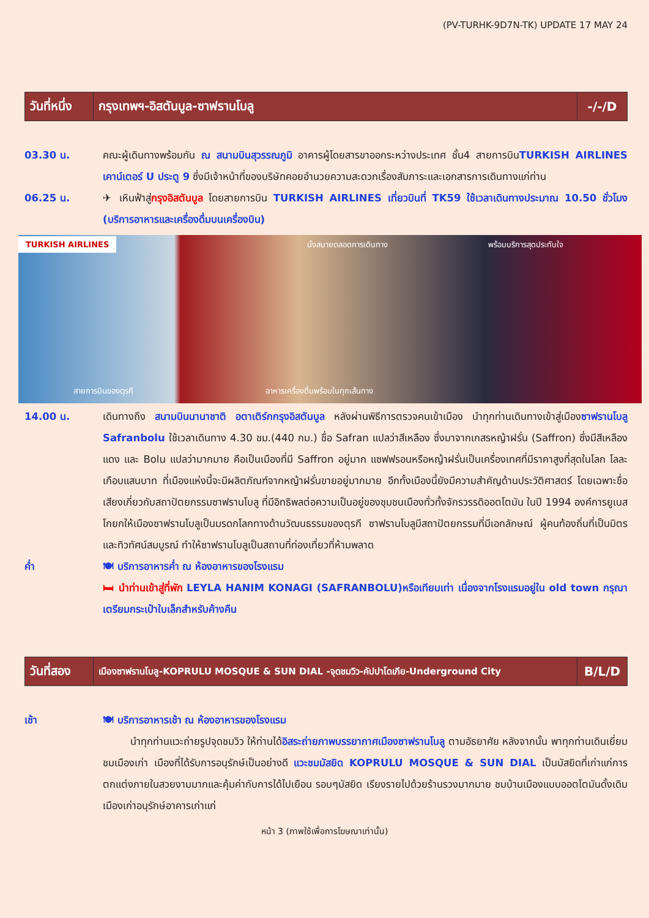(PV-TURHK-9D7N-TK) UPDATE 17 MAY 24
| วันที่หนึ่ง | กรุงเทพฯ-อิสตันบูล-ซาฟรานโบลู | -/-/D |
03.30 น. คณะผู้เดินทางพร้อมกัน ณ สนามบินสุวรรณภูมิ อาคารผู้โดยสารขาออกระหว่างประเทศ ชั้น4 สายการบินTURKISH AIRLINES เคาน์เตอร์ U ประตู 9 ซึ่งมีเจ้าหน้าที่ของบริษัทคอยอำนวยความสะดวกเรื่องสัมภาระและเอกสารการเดินทางแก่ท่าน
06.25 น. ✈ เหินฟ้าสู่กรุงอิสตันบูล โดยสายการบิน TURKISH AIRLINES เที่ยวบินที่ TK59 ใช้เวลาเดินทางประมาณ 10.50 ชั่วโมง (บริการอาหารและเครื่องดื่มบนเครื่องบิน)
TURKISH AIRLINES นั่งสบายตลอดการเดินทาง พร้อมบริการสุดประทับใจ
สายการบินของตุรกี อาหารเครื่องดื่มพร้อมในทุกเส้นทาง
14.00 น. เดินทางถึง สนามบินนานาชาติ อตาเติร์กกรุงอิสตันบูล หลังผ่านพิธีการตรวจคนเข้าเมือง นำทุกท่านเดินทางเข้าสู่เมืองซาฟรานโบลู Safranbolu ใช้เวลาเดินทาง 4.30 ชม.(440 กม.) ชื่อ Safran แปลว่าสีเหลือง ซึ่งมาจากเกสรหญ้าฝรั่น (Saffron) ซึ่งมีสีเหลืองแดง และ Bolu แปลว่ามากมาย คือเป็นเมืองที่มี Saffron อยู่มาก แซฟฟรอนหรือหญ้าฝรั่นเป็นเครื่องเทศที่มีราคาสูงที่สุดในโลก โลละเกือบแสนบาท ที่เมืองแห่งนี้จะมีผลิตภัณฑ์จากหญ้าฝรั่นขายอยู่มากมาย อีกทั้งเมืองนี้ยังมีความสำคัญด้านประวัติศาสตร์ โดยเฉพาะชื่อเสียงเกี่ยวกับสถาปัตยกรรมซาฟรานโบลู ที่มีอิทธิพลต่อความเป็นอยู่ของชุมชนเมืองทั่วทั้งจักรวรรดิออตโตมัน ในปี 1994 องค์การยูเนสโกยกให้เมืองซาฟรานโบลูเป็นมรดกโลกทางด้านวัฒนธรรมของตุรกี ซาฟรานโบลูมีสถาปัตยกรรมที่มีเอกลักษณ์ ผู้คนท้องถิ่นที่เป็นมิตร และทิวทัศน์สมบูรณ์ ทำให้ซาฟรานโบลูเป็นสถานที่ท่องเที่ยวที่ห้ามพลาด
ค่ำ 🍽 บริการอาหารค่ำ ณ ห้องอาหารของโรงแรม
🛏 นำท่านเข้าสู่ที่พัก LEYLA HANIM KONAGI (SAFRANBOLU)หรือเทียบเท่า เนื่องจากโรงแรมอยู่ใน old town กรุณาเตรียมกระเป๋าใบเล็กสำหรับค้างคืน
| วันที่สอง | เมืองซาฟรานโบลู-KOPRULU MOSQUE & SUN DIAL -จุดชมวิว-คัปปาโดเกีย-Underground City | B/L/D |
เช้า 🍽 บริการอาหารเช้า ณ ห้องอาหารของโรงแรม
นำทุกท่านแวะถ่ายรูปจุดชมวิว ให้ท่านได้อิสระถ่ายภาพบรรยากาศเมืองซาฟรานโบลู ตามอัธยาศัย หลังจากนั้น พาทุกท่านเดินเยี่ยมชมเมืองเก่า เมืองที่ได้รับการอนุรักษ์เป็นอย่างดี แวะชมมัสยิด KOPRULU MOSQUE & SUN DIAL เป็นมัสยิดที่เก่าแก่การตกแต่งภายในสวยงามมากและคุ้มค่ากับการได้ไปเยือน รอบๆมัสยิด เรียงรายไปด้วยร้านรวงมากมาย ชมบ้านเมืองแบบออตโตมันดั้งเดิม เมืองเก่าอนุรักษ์อาคารเก่าแก่
หน้า 3 (ภาพใช้เพื่อการโฆษณาเท่านั้น)